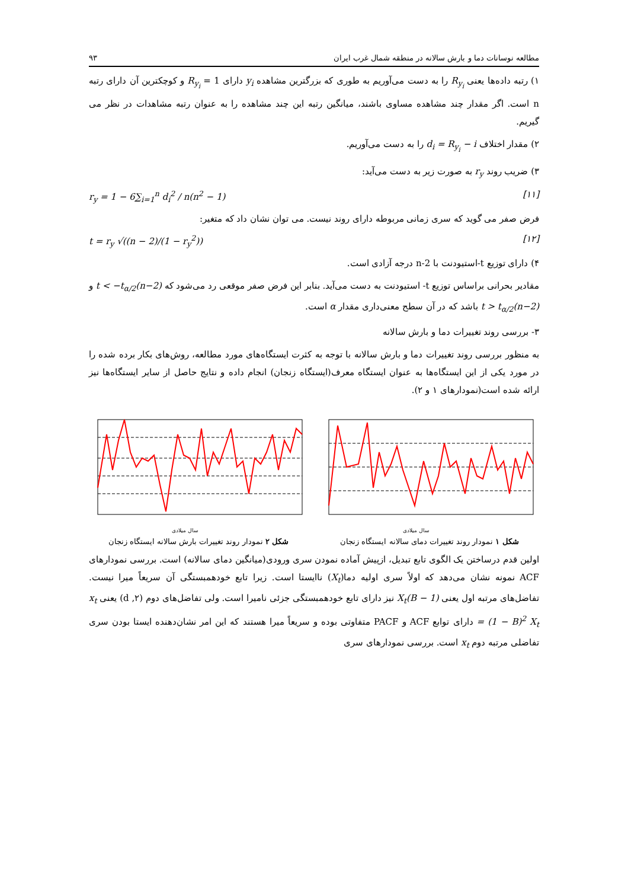مطالعه نوسانات دما و بارش سالانه در منطقه شمال غرب ایران ۹۳
۱) رتبه داده‌ها یعنی R<sub>y<sub>i</sub></sub> را به دست می‌آوریم به طوری که بزرگترین مشاهده y<sub>i</sub> دارای R<sub>y<sub>i</sub></sub> = 1 و کوچکترین آن دارای رتبه n است. اگر مقدار چند مشاهده مساوی باشند، میانگین رتبه این چند مشاهده را به عنوان رتبه مشاهدات در نظر می گیریم.
۲) مقدار اختلاف d<sub>i</sub> = R<sub>y<sub>i</sub></sub> − i را به دست می‌آوریم.
۳) ضریب روند r<sub>y</sub> به صورت زیر به دست می‌آید:
r<sub>y</sub> = 1 − 6∑<sub>i=1</sub><sup>n</sup> d<sub>i</sub><sup>2</sup> / n(n<sup>2</sup> − 1) [۱۱]
فرض صفر می گوید که سری زمانی مربوطه دارای روند نیست. می توان نشان داد که متغیر:
t = r<sub>y</sub> √((n − 2)/(1 − r<sub>y</sub><sup>2</sup>)) [۱۲]
۴) دارای توزیع t-استیودنت با n-2 درجه آزادی است.
مقادیر بحرانی براساس توزیع t- استیودنت به دست می‌آید. بنابر این فرض صفر موقعی رد می‌شود که t < −t<sub>α/2</sub>(n−2) و t > t<sub>α/2</sub>(n−2) باشد که در آن سطح معنی‌داری مقدار α است.
۳- بررسی روند تغییرات دما و بارش سالانه
به منظور بررسی روند تغییرات دما و بارش سالانه با توجه به کثرت ایستگاه‌های مورد مطالعه، روش‌های بکار برده شده را در مورد یکی از این ایستگاه‌ها به عنوان ایستگاه معرف(ایستگاه زنجان) انجام داده و نتایج حاصل از سایر ایستگاه‌ها نیز ارائه شده است(نمودارهای ۱ و ۲).
سال میلادی
شکل ۱ نمودار روند تغییرات دمای سالانه ایستگاه زنجان
سال میلادی
شکل ۲ نمودار روند تغییرات بارش سالانه ایستگاه زنجان
اولین قدم درساختن یک الگوی تابع تبدیل، ازپیش آماده نمودن سری ورودی(میانگین دمای سالانه) است. بررسی نمودارهای ACF نمونه نشان می‌دهد که اولاً سری اولیه دما(X<sub>t</sub>) ناایستا است. زیرا تابع خودهمبستگی آن سریعاً میرا نیست. تفاضل‌های مرتبه اول یعنی (1 − B)X<sub>t</sub> نیز دارای تابع خودهمبستگی جزئی نامیرا است. ولی تفاضل‌های دوم (d ,۲) یعنی x<sub>t</sub> = (1 − B)<sup>2</sup> X<sub>t</sub> دارای توابع ACF و PACF متفاوتی بوده و سریعاً میرا هستند که این امر نشان‌دهنده ایستا بودن سری تفاضلی مرتبه دوم x<sub>t</sub> است. بررسی نمودارهای سری